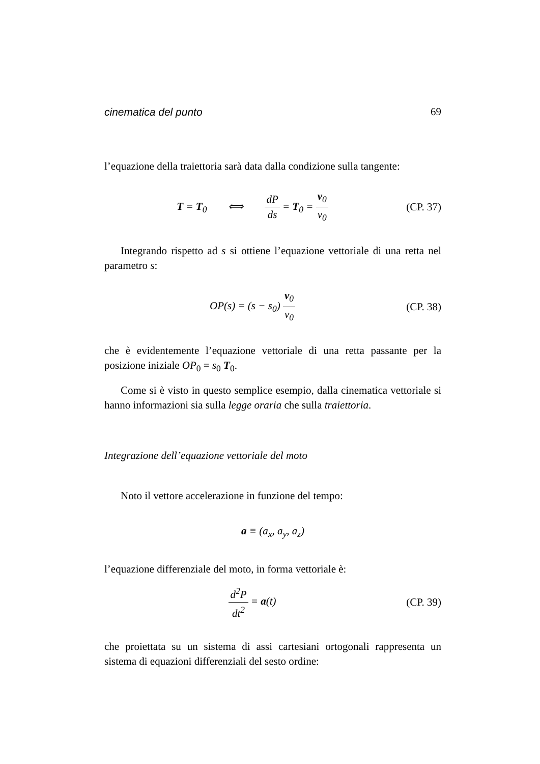cinematica del punto 69
l’equazione della traiettoria sarà data dalla condizione sulla tangente:
T = T<sub>0</sub> ⟺ dP ds = T<sub>0</sub> = v<sub>0</sub> v<sub>0</sub>
(CP. 37)
Integrando rispetto ad s si ottiene l’equazione vettoriale di una retta nel parametro s:
OP(s) = (s − s<sub>0</sub>) v<sub>0</sub> v<sub>0</sub>
(CP. 38)
che è evidentemente l’equazione vettoriale di una retta passante per la posizione iniziale OP<sub>0</sub> = s<sub>0</sub> T<sub>0</sub>.
Come si è visto in questo semplice esempio, dalla cinematica vettoriale si hanno informazioni sia sulla legge oraria che sulla traiettoria.
Integrazione dell’equazione vettoriale del moto
Noto il vettore accelerazione in funzione del tempo:
a ≡ (a<sub>x</sub>, a<sub>y</sub>, a<sub>z</sub>)
l’equazione differenziale del moto, in forma vettoriale è:
d<sup>2</sup>P dt<sup>2</sup> = a(t)
(CP. 39)
che proiettata su un sistema di assi cartesiani ortogonali rappresenta un sistema di equazioni differenziali del sesto ordine: